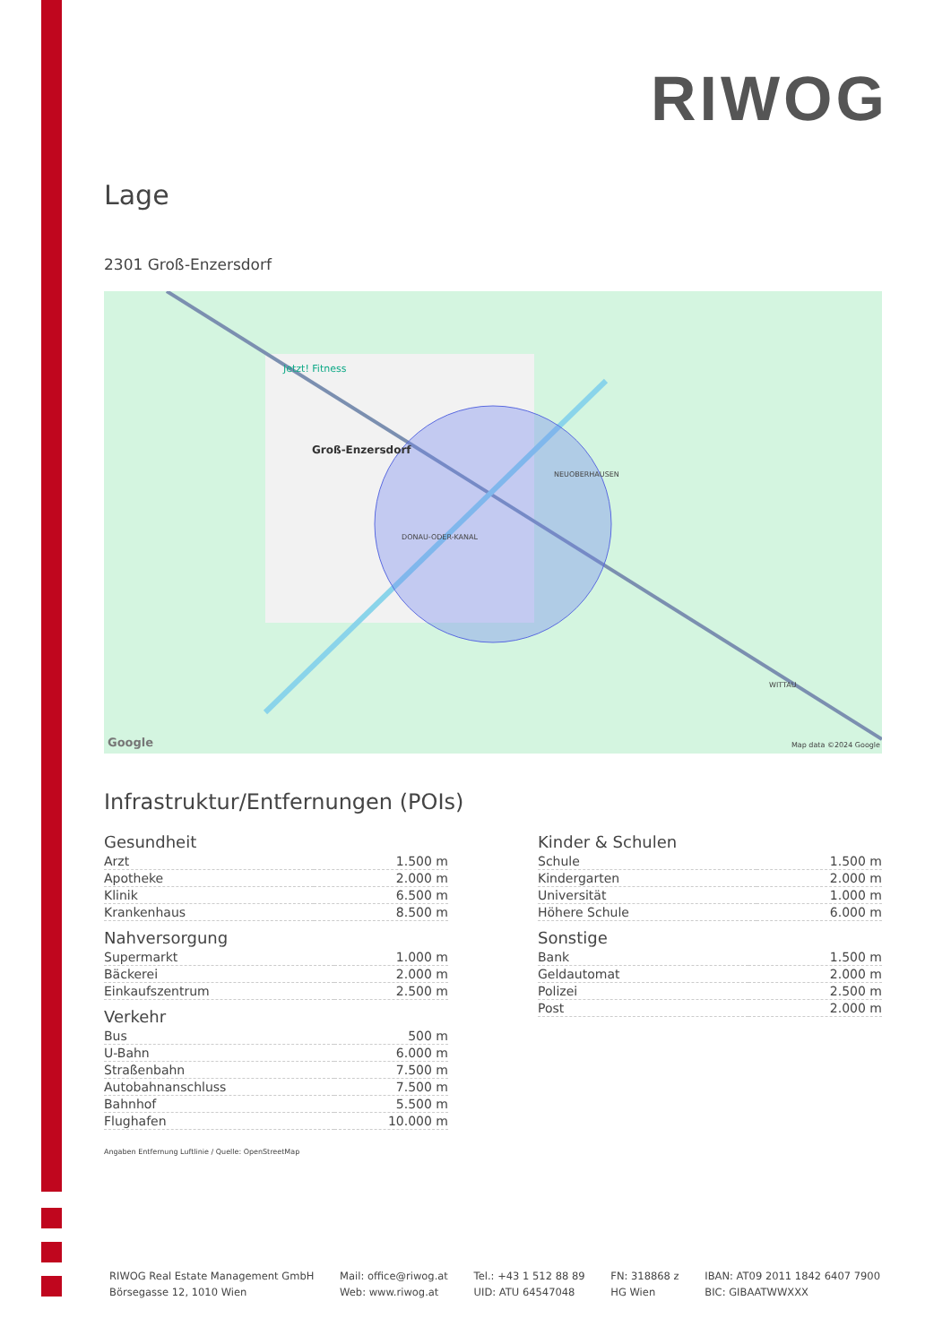RIWOG
Lage
2301 Groß-Enzersdorf
Groß-Enzersdorf
Jetzt! Fitness
NEUOBERHAUSEN
DONAU-ODER-KANAL
WITTAU
Google Map data ©2024 Google
Infrastruktur/Entfernungen (POIs)
Gesundheit
| Arzt | 1.500 m |
| Apotheke | 2.000 m |
| Klinik | 6.500 m |
| Krankenhaus | 8.500 m |
Nahversorgung
| Supermarkt | 1.000 m |
| Bäckerei | 2.000 m |
| Einkaufszentrum | 2.500 m |
Verkehr
| Bus | 500 m |
| U-Bahn | 6.000 m |
| Straßenbahn | 7.500 m |
| Autobahnanschluss | 7.500 m |
| Bahnhof | 5.500 m |
| Flughafen | 10.000 m |
Kinder & Schulen
| Schule | 1.500 m |
| Kindergarten | 2.000 m |
| Universität | 1.000 m |
| Höhere Schule | 6.000 m |
Sonstige
| Bank | 1.500 m |
| Geldautomat | 2.000 m |
| Polizei | 2.500 m |
| Post | 2.000 m |
Angaben Entfernung Luftlinie / Quelle: OpenStreetMap
RIWOG Real Estate Management GmbH
Börsegasse 12, 1010 Wien
Mail: office@riwog.at
Web: www.riwog.at
Tel.: +43 1 512 88 89
UID: ATU 64547048
FN: 318868 z
HG Wien
IBAN: AT09 2011 1842 6407 7900
BIC: GIBAATWWXXX